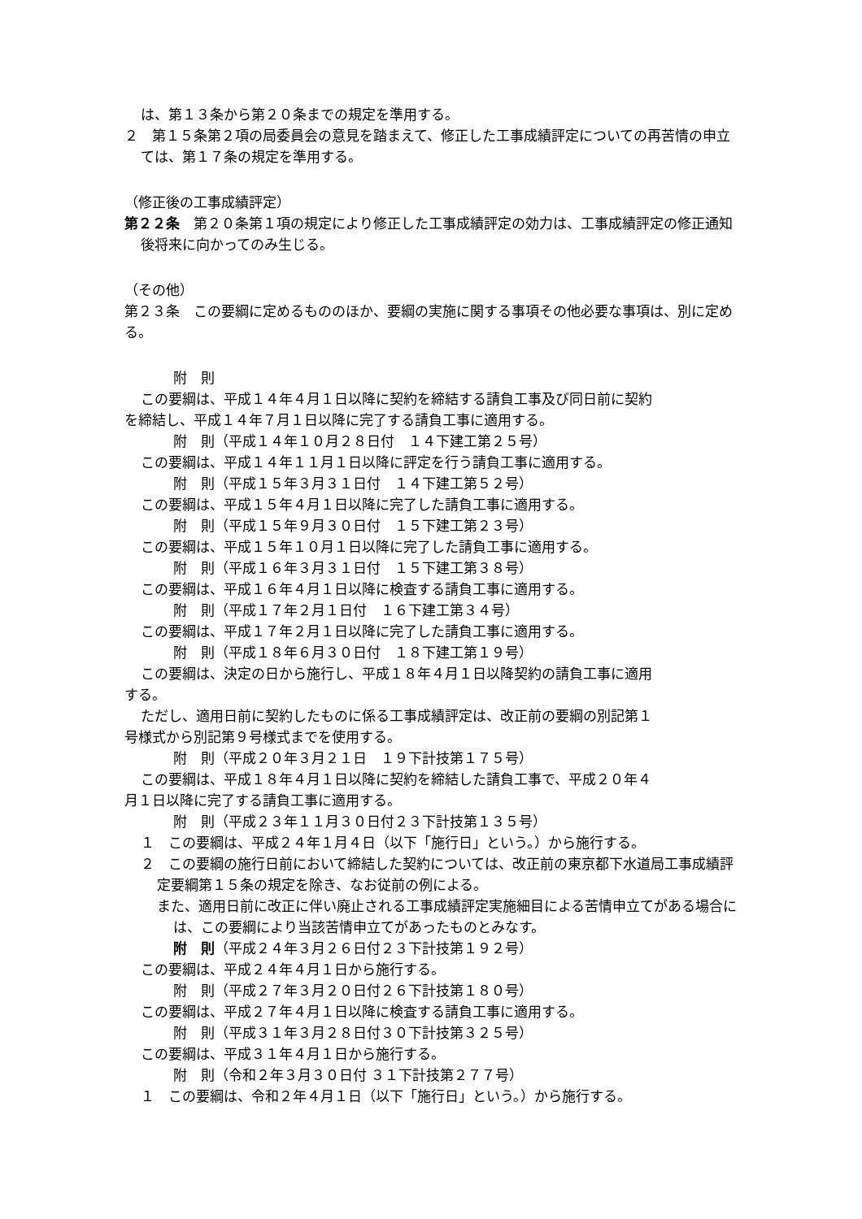は、第１３条から第２０条までの規定を準用する。
２　第１５条第２項の局委員会の意見を踏まえて、修正した工事成績評定についての再苦情の申立ては、第１７条の規定を準用する。
（修正後の工事成績評定）
第２２条　第２０条第１項の規定により修正した工事成績評定の効力は、工事成績評定の修正通知後将来に向かってのみ生じる。
（その他）
第２３条　この要綱に定めるもののほか、要綱の実施に関する事項その他必要な事項は、別に定める。
附　則
この要綱は、平成１４年４月１日以降に契約を締結する請負工事及び同日前に契約
を締結し、平成１４年７月１日以降に完了する請負工事に適用する。
附　則（平成１４年１０月２８日付　１４下建工第２５号）
この要綱は、平成１４年１１月１日以降に評定を行う請負工事に適用する。
附　則（平成１５年３月３１日付　１４下建工第５２号）
この要綱は、平成１５年４月１日以降に完了した請負工事に適用する。
附　則（平成１５年９月３０日付　１５下建工第２３号）
この要綱は、平成１５年１０月１日以降に完了した請負工事に適用する。
附　則（平成１６年３月３１日付　１５下建工第３８号）
この要綱は、平成１６年４月１日以降に検査する請負工事に適用する。
附　則（平成１７年２月１日付　１６下建工第３４号）
この要綱は、平成１７年２月１日以降に完了した請負工事に適用する。
附　則（平成１８年６月３０日付　１８下建工第１９号）
この要綱は、決定の日から施行し、平成１８年４月１日以降契約の請負工事に適用
する。
ただし、適用日前に契約したものに係る工事成績評定は、改正前の要綱の別記第１
号様式から別記第９号様式までを使用する。
附　則（平成２０年３月２１日　１９下計技第１７５号）
この要綱は、平成１８年４月１日以降に契約を締結した請負工事で、平成２０年４
月１日以降に完了する請負工事に適用する。
附　則（平成２３年１１月３０日付２３下計技第１３５号）
１　この要綱は、平成２４年１月４日（以下「施行日」という。）から施行する。
２　この要綱の施行日前において締結した契約については、改正前の東京都下水道局工事成績評定要綱第１５条の規定を除き、なお従前の例による。
また、適用日前に改正に伴い廃止される工事成績評定実施細目による苦情申立てがある場合には、この要綱により当該苦情申立てがあったものとみなす。
附　則（平成２４年３月２６日付２３下計技第１９２号）
この要綱は、平成２４年４月１日から施行する。
附　則（平成２７年３月２０日付２６下計技第１８０号）
この要綱は、平成２７年４月１日以降に検査する請負工事に適用する。
附　則（平成３１年３月２８日付３０下計技第３２５号）
この要綱は、平成３１年４月１日から施行する。
附　則（令和２年３月３０日付 ３１下計技第２７７号）
１　この要綱は、令和２年４月１日（以下「施行日」という。）から施行する。